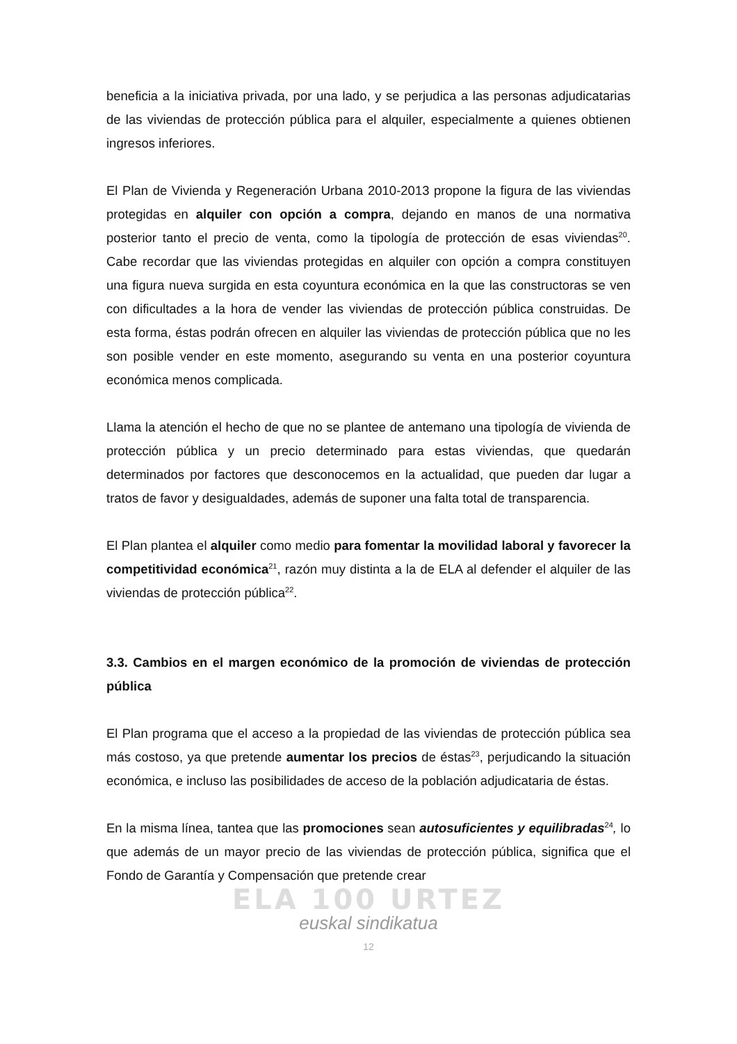beneficia a la iniciativa privada, por una lado, y se perjudica a las personas adjudicatarias de las viviendas de protección pública para el alquiler, especialmente a quienes obtienen ingresos inferiores.
El Plan de Vivienda y Regeneración Urbana 2010-2013 propone la figura de las viviendas protegidas en alquiler con opción a compra, dejando en manos de una normativa posterior tanto el precio de venta, como la tipología de protección de esas viviendas<sup>20</sup>. Cabe recordar que las viviendas protegidas en alquiler con opción a compra constituyen una figura nueva surgida en esta coyuntura económica en la que las constructoras se ven con dificultades a la hora de vender las viviendas de protección pública construidas. De esta forma, éstas podrán ofrecen en alquiler las viviendas de protección pública que no les son posible vender en este momento, asegurando su venta en una posterior coyuntura económica menos complicada.
Llama la atención el hecho de que no se plantee de antemano una tipología de vivienda de protección pública y un precio determinado para estas viviendas, que quedarán determinados por factores que desconocemos en la actualidad, que pueden dar lugar a tratos de favor y desigualdades, además de suponer una falta total de transparencia.
El Plan plantea el alquiler como medio para fomentar la movilidad laboral y favorecer la competitividad económica<sup>21</sup>, razón muy distinta a la de ELA al defender el alquiler de las viviendas de protección pública<sup>22</sup>.
3.3. Cambios en el margen económico de la promoción de viviendas de protección pública
El Plan programa que el acceso a la propiedad de las viviendas de protección pública sea más costoso, ya que pretende aumentar los precios de éstas<sup>23</sup>, perjudicando la situación económica, e incluso las posibilidades de acceso de la población adjudicataria de éstas.
En la misma línea, tantea que las promociones sean autosuficientes y equilibradas<sup>24</sup>, lo que además de un mayor precio de las viviendas de protección pública, significa que el Fondo de Garantía y Compensación que pretende crear
ELA 100 URTEZ
euskal sindikatua
12